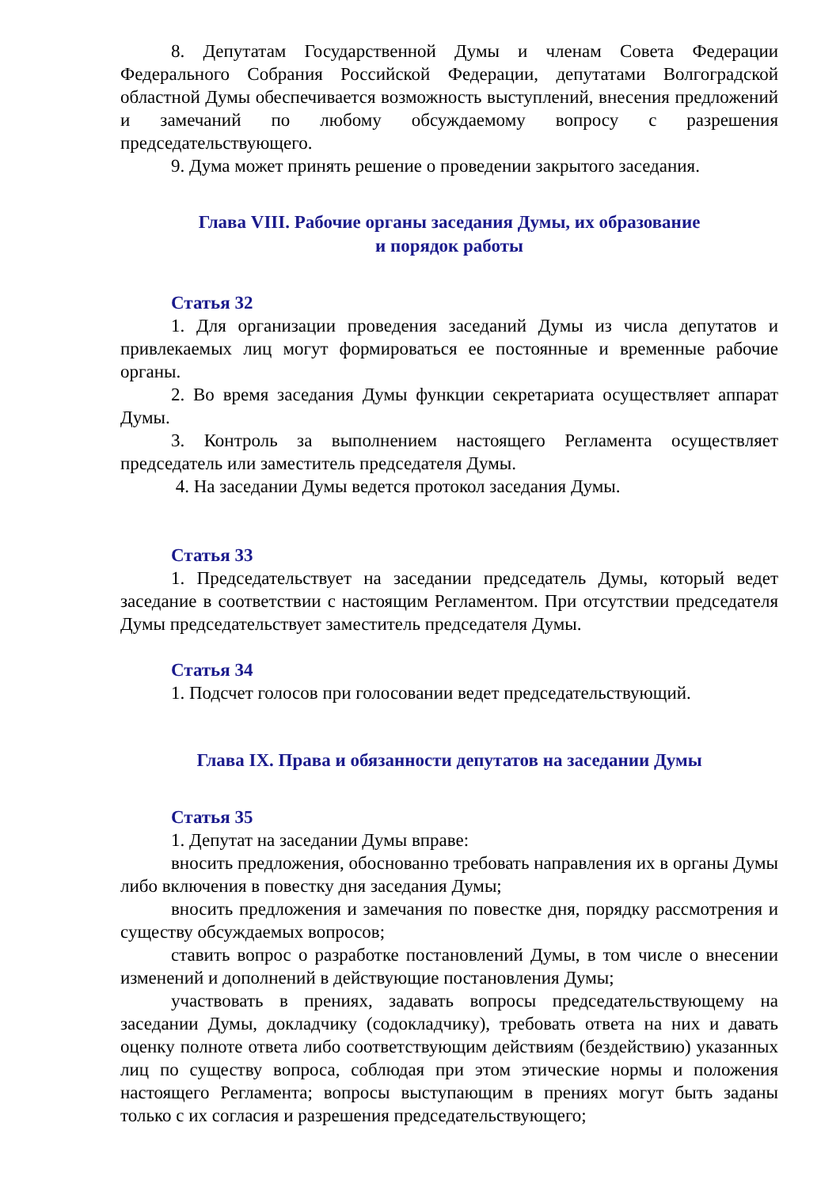8. Депутатам Государственной Думы и членам Совета Федерации Федерального Собрания Российской Федерации, депутатами Волгоградской областной Думы обеспечивается возможность выступлений, внесения предложений и замечаний по любому обсуждаемому вопросу с разрешения председательствующего.
9. Дума может принять решение о проведении закрытого заседания.
Глава VIII. Рабочие органы заседания Думы, их образование
и порядок работы
Статья 32
1. Для организации проведения заседаний Думы из числа депутатов и привлекаемых лиц могут формироваться ее постоянные и временные рабочие органы.
2. Во время заседания Думы функции секретариата осуществляет аппарат Думы.
3. Контроль за выполнением настоящего Регламента осуществляет председатель или заместитель председателя Думы.
4. На заседании Думы ведется протокол заседания Думы.
Статья 33
1. Председательствует на заседании председатель Думы, который ведет заседание в соответствии с настоящим Регламентом. При отсутствии председателя Думы председательствует заместитель председателя Думы.
Статья 34
1. Подсчет голосов при голосовании ведет председательствующий.
Глава IX. Права и обязанности депутатов на заседании Думы
Статья 35
1. Депутат на заседании Думы вправе:
вносить предложения, обоснованно требовать направления их в органы Думы либо включения в повестку дня заседания Думы;
вносить предложения и замечания по повестке дня, порядку рассмотрения и существу обсуждаемых вопросов;
ставить вопрос о разработке постановлений Думы, в том числе о внесении изменений и дополнений в действующие постановления Думы;
участвовать в прениях, задавать вопросы председательствующему на заседании Думы, докладчику (содокладчику), требовать ответа на них и давать оценку полноте ответа либо соответствующим действиям (бездействию) указанных лиц по существу вопроса, соблюдая при этом этические нормы и положения настоящего Регламента; вопросы выступающим в прениях могут быть заданы только с их согласия и разрешения председательствующего;